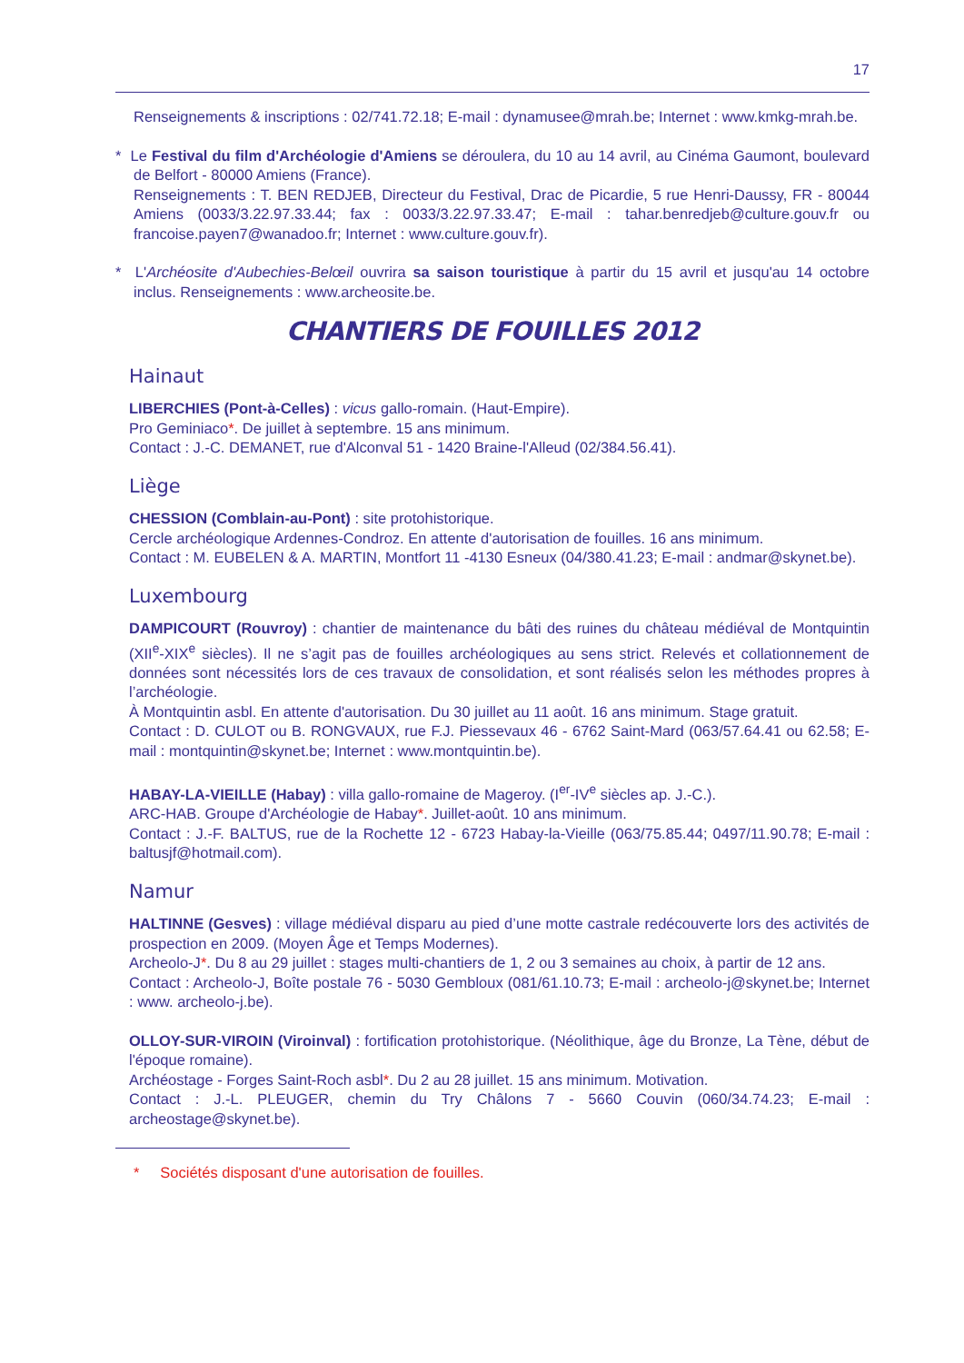17
Renseignements & inscriptions : 02/741.72.18; E-mail : dynamusee@mrah.be; Internet : www.kmkg-mrah.be.
* Le Festival du film d'Archéologie d'Amiens se déroulera, du 10 au 14 avril, au Cinéma Gaumont, boulevard de Belfort - 80000 Amiens (France).
Renseignements : T. BEN REDJEB, Directeur du Festival, Drac de Picardie, 5 rue Henri-Daussy, FR - 80044 Amiens (0033/3.22.97.33.44; fax : 0033/3.22.97.33.47; E-mail : tahar.benredjeb@culture.gouv.fr ou francoise.payen7@wanadoo.fr; Internet : www.culture.gouv.fr).
* L'Archéosite d'Aubechies-Belœil ouvrira sa saison touristique à partir du 15 avril et jusqu'au 14 octobre inclus. Renseignements : www.archeosite.be.
CHANTIERS DE FOUILLES 2012
Hainaut
LIBERCHIES (Pont-à-Celles) : vicus gallo-romain. (Haut-Empire).
Pro Geminiaco*. De juillet à septembre. 15 ans minimum.
Contact : J.-C. DEMANET, rue d'Alconval 51 - 1420 Braine-l'Alleud (02/384.56.41).
Liège
CHESSION (Comblain-au-Pont) : site protohistorique.
Cercle archéologique Ardennes-Condroz. En attente d'autorisation de fouilles. 16 ans minimum.
Contact : M. EUBELEN & A. MARTIN, Montfort 11 -4130 Esneux (04/380.41.23; E-mail : andmar@skynet.be).
Luxembourg
DAMPICOURT (Rouvroy) : chantier de maintenance du bâti des ruines du château médiéval de Montquintin (XII<sup>e</sup>-XIX<sup>e</sup> siècles). Il ne s’agit pas de fouilles archéologiques au sens strict. Relevés et collationnement de données sont nécessités lors de ces travaux de consolidation, et sont réalisés selon les méthodes propres à l’archéologie.
À Montquintin asbl. En attente d'autorisation. Du 30 juillet au 11 août. 16 ans minimum. Stage gratuit.
Contact : D. CULOT ou B. RONGVAUX, rue F.J. Piessevaux 46 - 6762 Saint-Mard (063/57.64.41 ou 62.58; E-mail : montquintin@skynet.be; Internet : www.montquintin.be).
HABAY-LA-VIEILLE (Habay) : villa gallo-romaine de Mageroy. (I<sup>er</sup>-IV<sup>e</sup> siècles ap. J.-C.).
ARC-HAB. Groupe d'Archéologie de Habay*. Juillet-août. 10 ans minimum.
Contact : J.-F. BALTUS, rue de la Rochette 12 - 6723 Habay-la-Vieille (063/75.85.44; 0497/11.90.78; E-mail : baltusjf@hotmail.com).
Namur
HALTINNE (Gesves) : village médiéval disparu au pied d’une motte castrale redécouverte lors des activités de prospection en 2009. (Moyen Âge et Temps Modernes).
Archeolo-J*. Du 8 au 29 juillet : stages multi-chantiers de 1, 2 ou 3 semaines au choix, à partir de 12 ans.
Contact : Archeolo-J, Boîte postale 76 - 5030 Gembloux (081/61.10.73; E-mail : archeolo-j@skynet.be; Internet : www. archeolo-j.be).
OLLOY-SUR-VIROIN (Viroinval) : fortification protohistorique. (Néolithique, âge du Bronze, La Tène, début de l'époque romaine).
Archéostage - Forges Saint-Roch asbl*. Du 2 au 28 juillet. 15 ans minimum. Motivation.
Contact : J.-L. PLEUGER, chemin du Try Châlons 7 - 5660 Couvin (060/34.74.23; E-mail : archeostage@skynet.be).
* Sociétés disposant d'une autorisation de fouilles.